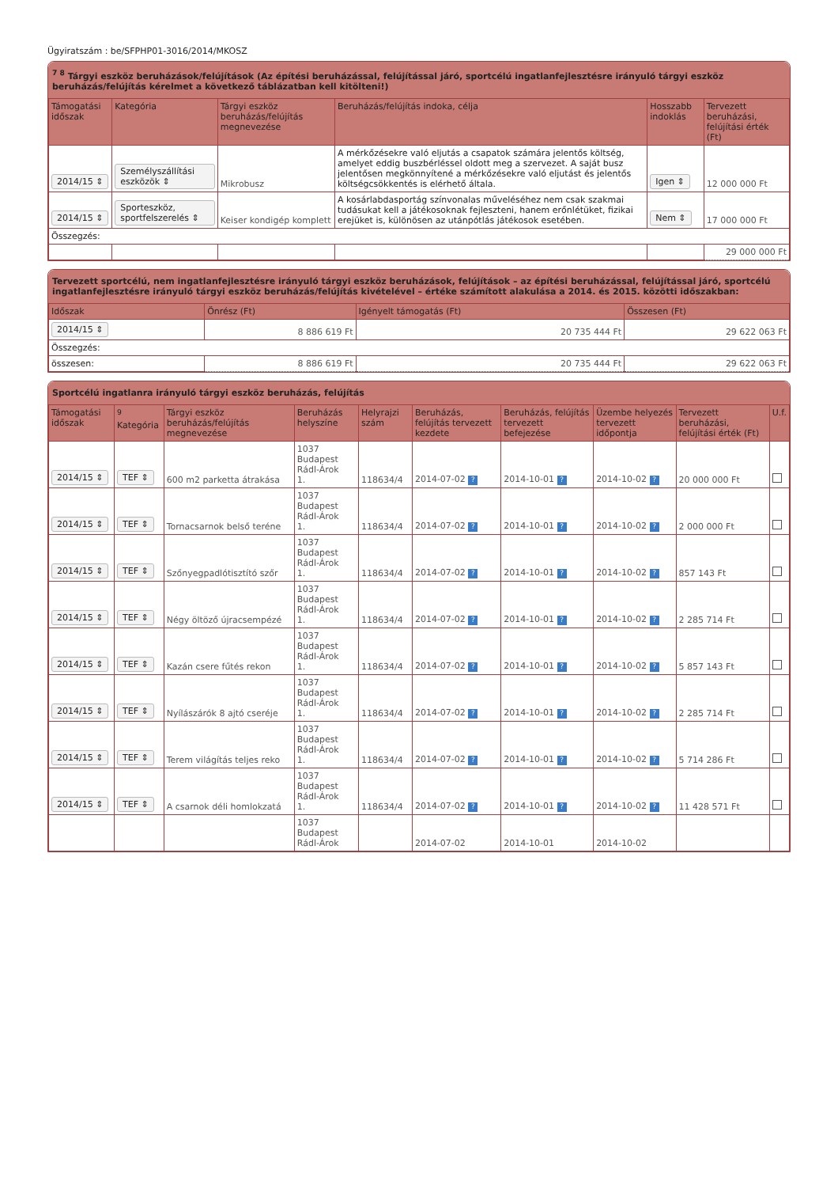Ügyiratszám : be/SFPHP01-3016/2014/MKOSZ
<sup>7 8</sup> Tárgyi eszköz beruházások/felújítások (Az építési beruházással, felújítással járó, sportcélú ingatlanfejlesztésre irányuló tárgyi eszköz beruházás/felújítás kérelmet a következő táblázatban kell kitölteni!)
| Támogatási időszak | Kategória | Tárgyi eszköz beruházás/felújítás megnevezése | Beruházás/felújítás indoka, célja | Hosszabb indoklás | Tervezett beruházási, felújítási érték (Ft) |
| --- | --- | --- | --- | --- | --- |
| 2014/15 ⇕ | Személyszállítási eszközök ⇕ | Mikrobusz | A mérkőzésekre való eljutás a csapatok számára jelentős költség, amelyet eddig buszbérléssel oldott meg a szervezet. A saját busz jelentősen megkönnyítené a mérkőzésekre való eljutást és jelentős költségcsökkentés is elérhető általa. | Igen ⇕ | 12 000 000 Ft |
| 2014/15 ⇕ | Sporteszköz, sportfelszerelés ⇕ | Keiser kondigép komplett | A kosárlabdasportág színvonalas műveléséhez nem csak szakmai tudásukat kell a játékosoknak fejleszteni, hanem erőnlétüket, fizikai erejüket is, különösen az utánpótlás játékosok esetében. | Nem ⇕ | 17 000 000 Ft |
| Összegzés: | | | | | |
| | | | | | 29 000 000 Ft |
Tervezett sportcélú, nem ingatlanfejlesztésre irányuló tárgyi eszköz beruházások, felújítások – az építési beruházással, felújítással járó, sportcélú ingatlanfejlesztésre irányuló tárgyi eszköz beruházás/felújítás kivételével – értéke számított alakulása a 2014. és 2015. közötti időszakban:
| Időszak | Önrész (Ft) | Igényelt támogatás (Ft) | Összesen (Ft) |
| --- | --- | --- | --- |
| 2014/15 ⇕ | 8 886 619 Ft | 20 735 444 Ft | 29 622 063 Ft |
| Összegzés: | | | |
| összesen: | 8 886 619 Ft | 20 735 444 Ft | 29 622 063 Ft |
Sportcélú ingatlanra irányuló tárgyi eszköz beruházás, felújítás
| Támogatási időszak | <sup>9</sup> Kategória | Tárgyi eszköz beruházás/felújítás megnevezése | Beruházás helyszíne | Helyrajzi szám | Beruházás, felújítás tervezett kezdete | Beruházás, felújítás tervezett befejezése | Üzembe helyezés tervezett időpontja | Tervezett beruházási, felújítási érték (Ft) | U.f. |
| --- | --- | --- | --- | --- | --- | --- | --- | --- | --- |
| 2014/15 ⇕ | TEF ⇕ | 600 m2 parketta átrakása | 1037 Budapest Rádl-Árok 1. | 118634/4 | 2014-07-02 ? | 2014-10-01 ? | 2014-10-02 ? | 20 000 000 Ft | |
| 2014/15 ⇕ | TEF ⇕ | Tornacsarnok belső teréne | 1037 Budapest Rádl-Árok 1. | 118634/4 | 2014-07-02 ? | 2014-10-01 ? | 2014-10-02 ? | 2 000 000 Ft | |
| 2014/15 ⇕ | TEF ⇕ | Szőnyegpadlótisztító szőr | 1037 Budapest Rádl-Árok 1. | 118634/4 | 2014-07-02 ? | 2014-10-01 ? | 2014-10-02 ? | 857 143 Ft | |
| 2014/15 ⇕ | TEF ⇕ | Négy öltöző újracsempézé | 1037 Budapest Rádl-Árok 1. | 118634/4 | 2014-07-02 ? | 2014-10-01 ? | 2014-10-02 ? | 2 285 714 Ft | |
| 2014/15 ⇕ | TEF ⇕ | Kazán csere fűtés rekon | 1037 Budapest Rádl-Árok 1. | 118634/4 | 2014-07-02 ? | 2014-10-01 ? | 2014-10-02 ? | 5 857 143 Ft | |
| 2014/15 ⇕ | TEF ⇕ | Nyílászárók 8 ajtó cseréje | 1037 Budapest Rádl-Árok 1. | 118634/4 | 2014-07-02 ? | 2014-10-01 ? | 2014-10-02 ? | 2 285 714 Ft | |
| 2014/15 ⇕ | TEF ⇕ | Terem világítás teljes reko | 1037 Budapest Rádl-Árok 1. | 118634/4 | 2014-07-02 ? | 2014-10-01 ? | 2014-10-02 ? | 5 714 286 Ft | |
| 2014/15 ⇕ | TEF ⇕ | A csarnok déli homlokzatá | 1037 Budapest Rádl-Árok 1. | 118634/4 | 2014-07-02 ? | 2014-10-01 ? | 2014-10-02 ? | 11 428 571 Ft | |
| | | | 1037 Budapest Rádl-Árok | | 2014-07-02 | 2014-10-01 | 2014-10-02 | | |